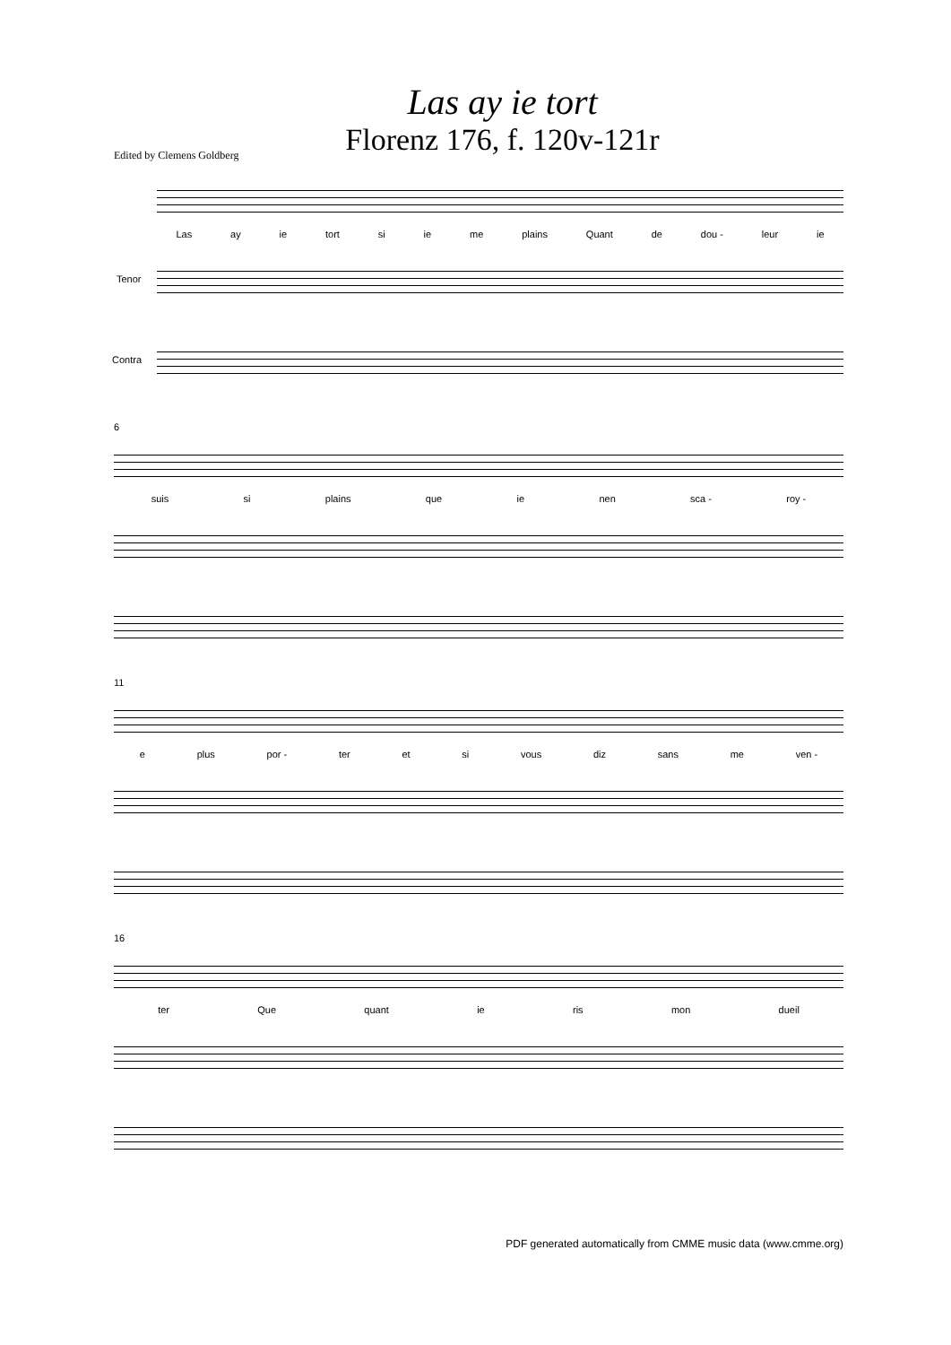Las ay ie tort
Florenz 176, f. 120v-121r
Edited by Clemens Goldberg
Las ay ie tort si ie me plains Quant de dou - leur ie
Tenor
Contra
6
suis si plains que ie nen sca - roy -
11
e plus por - ter et si vous diz sans me ven -
16
ter Que quant ie ris mon dueil
PDF generated automatically from CMME music data (www.cmme.org)